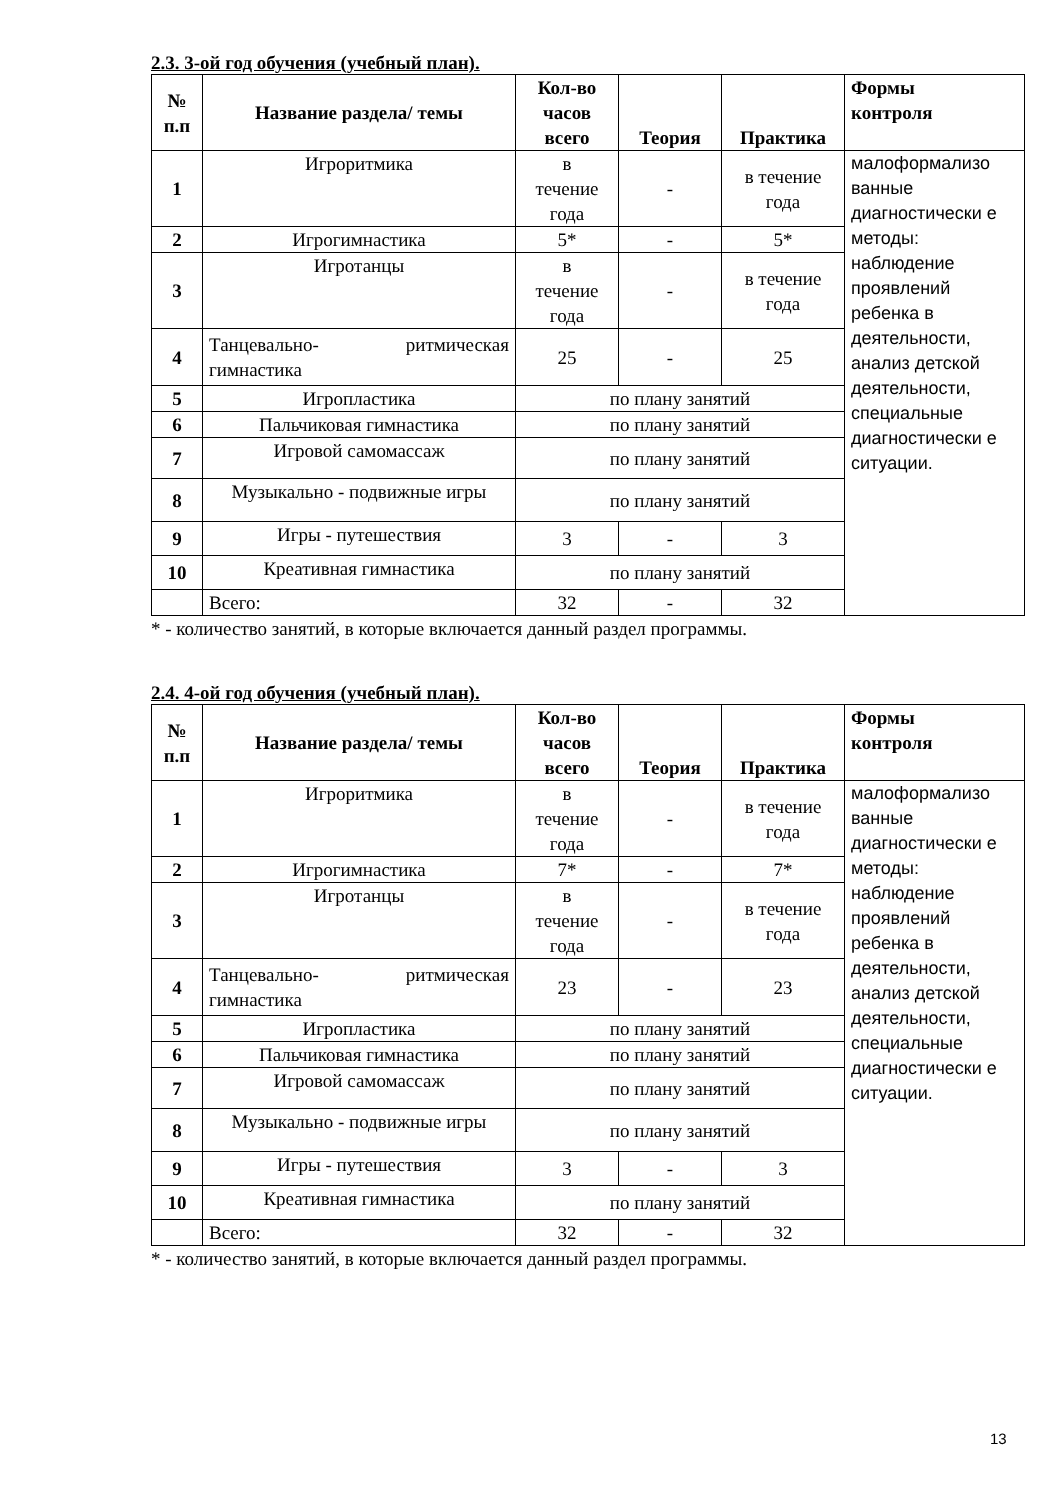2.3. 3-ой год обучения (учебный план).
| № п.п | Название раздела/ темы | Кол-во часов всего | Теория | Практика | Формы контроля |
| --- | --- | --- | --- | --- | --- |
| 1 | Игроритмика | в течение года | - | в течение года | малоформализо ванные диагностически е методы: наблюдение проявлений ребенка в деятельности, анализ детской деятельности, специальные диагностически е ситуации. |
| 2 | Игрогимнастика | 5* | - | 5* | |
| 3 | Игротанцы | в течение года | - | в течение года | |
| 4 | Танцевально- ритмическая гимнастика | 25 | - | 25 | |
| 5 | Игропластика | по плану занятий | | | |
| 6 | Пальчиковая гимнастика | по плану занятий | | | |
| 7 | Игровой самомассаж | по плану занятий | | | |
| 8 | Музыкально - подвижные игры | по плану занятий | | | |
| 9 | Игры - путешествия | 3 | - | 3 | |
| 10 | Креативная гимнастика | по плану занятий | | | |
| | Всего: | 32 | - | 32 | |
* - количество занятий, в которые включается данный раздел программы.
2.4. 4-ой год обучения (учебный план).
| № п.п | Название раздела/ темы | Кол-во часов всего | Теория | Практика | Формы контроля |
| --- | --- | --- | --- | --- | --- |
| 1 | Игроритмика | в течение года | - | в течение года | малоформализо ванные диагностически е методы: наблюдение проявлений ребенка в деятельности, анализ детской деятельности, специальные диагностически е ситуации. |
| 2 | Игрогимнастика | 7* | - | 7* | |
| 3 | Игротанцы | в течение года | - | в течение года | |
| 4 | Танцевально- ритмическая гимнастика | 23 | - | 23 | |
| 5 | Игропластика | по плану занятий | | | |
| 6 | Пальчиковая гимнастика | по плану занятий | | | |
| 7 | Игровой самомассаж | по плану занятий | | | |
| 8 | Музыкально - подвижные игры | по плану занятий | | | |
| 9 | Игры - путешествия | 3 | - | 3 | |
| 10 | Креативная гимнастика | по плану занятий | | | |
| | Всего: | 32 | - | 32 | |
* - количество занятий, в которые включается данный раздел программы.
13